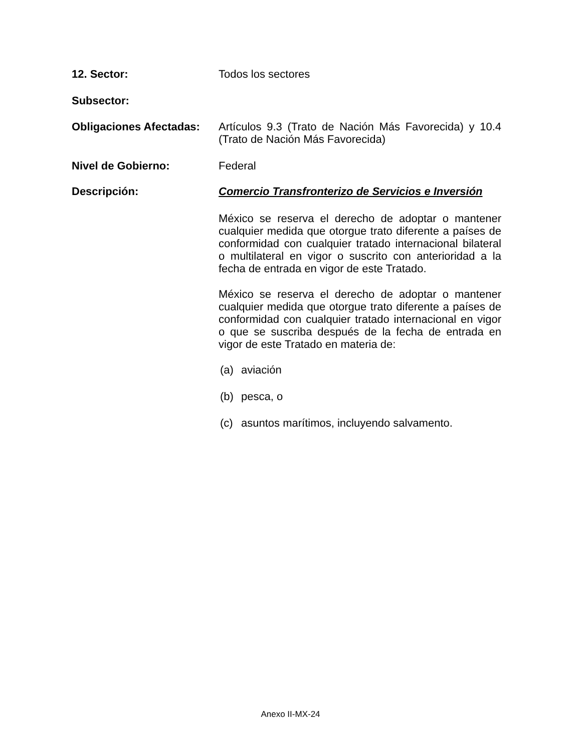12. Sector:
Todos los sectores
Subsector:
Obligaciones Afectadas:
Artículos 9.3 (Trato de Nación Más Favorecida) y 10.4 (Trato de Nación Más Favorecida)
Nivel de Gobierno:
Federal
Descripción:
Comercio Transfronterizo de Servicios e Inversión
México se reserva el derecho de adoptar o mantener cualquier medida que otorgue trato diferente a países de conformidad con cualquier tratado internacional bilateral o multilateral en vigor o suscrito con anterioridad a la fecha de entrada en vigor de este Tratado.
México se reserva el derecho de adoptar o mantener cualquier medida que otorgue trato diferente a países de conformidad con cualquier tratado internacional en vigor o que se suscriba después de la fecha de entrada en vigor de este Tratado en materia de:
(a) aviación
(b) pesca, o
(c) asuntos marítimos, incluyendo salvamento.
Anexo II-MX-24